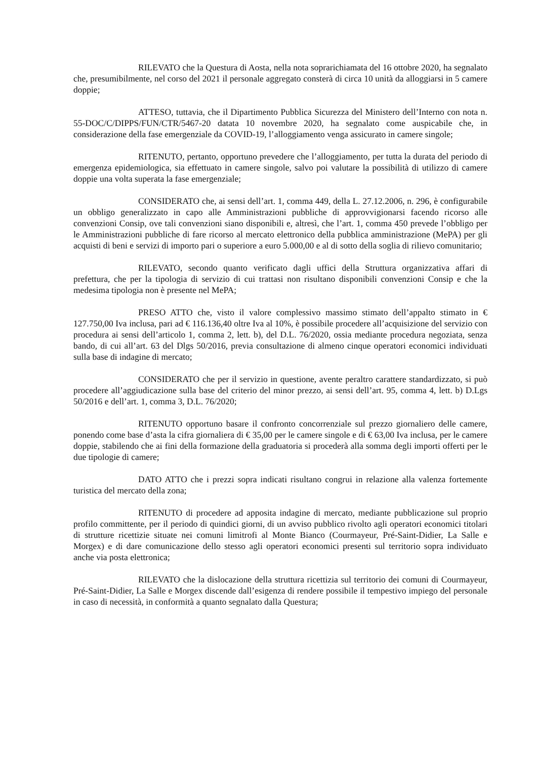RILEVATO che la Questura di Aosta, nella nota soprarichiamata del 16 ottobre 2020, ha segnalato che, presumibilmente, nel corso del 2021 il personale aggregato consterà di circa 10 unità da alloggiarsi in 5 camere doppie;
ATTESO, tuttavia, che il Dipartimento Pubblica Sicurezza del Ministero dell’Interno con nota n. 55-DOC/C/DIPPS/FUN/CTR/5467-20 datata 10 novembre 2020, ha segnalato come auspicabile che, in considerazione della fase emergenziale da COVID-19, l’alloggiamento venga assicurato in camere singole;
RITENUTO, pertanto, opportuno prevedere che l’alloggiamento, per tutta la durata del periodo di emergenza epidemiologica, sia effettuato in camere singole, salvo poi valutare la possibilità di utilizzo di camere doppie una volta superata la fase emergenziale;
CONSIDERATO che, ai sensi dell’art. 1, comma 449, della L. 27.12.2006, n. 296, è configurabile un obbligo generalizzato in capo alle Amministrazioni pubbliche di approvvigionarsi facendo ricorso alle convenzioni Consip, ove tali convenzioni siano disponibili e, altresì, che l’art. 1, comma 450 prevede l’obbligo per le Amministrazioni pubbliche di fare ricorso al mercato elettronico della pubblica amministrazione (MePA) per gli acquisti di beni e servizi di importo pari o superiore a euro 5.000,00 e al di sotto della soglia di rilievo comunitario;
RILEVATO, secondo quanto verificato dagli uffici della Struttura organizzativa affari di prefettura, che per la tipologia di servizio di cui trattasi non risultano disponibili convenzioni Consip e che la medesima tipologia non è presente nel MePA;
PRESO ATTO che, visto il valore complessivo massimo stimato dell’appalto stimato in € 127.750,00 Iva inclusa, pari ad € 116.136,40 oltre Iva al 10%, è possibile procedere all’acquisizione del servizio con procedura ai sensi dell’articolo 1, comma 2, lett. b), del D.L. 76/2020, ossia mediante procedura negoziata, senza bando, di cui all’art. 63 del Dlgs 50/2016, previa consultazione di almeno cinque operatori economici individuati sulla base di indagine di mercato;
CONSIDERATO che per il servizio in questione, avente peraltro carattere standardizzato, si può procedere all’aggiudicazione sulla base del criterio del minor prezzo, ai sensi dell’art. 95, comma 4, lett. b) D.Lgs 50/2016 e dell’art. 1, comma 3, D.L. 76/2020;
RITENUTO opportuno basare il confronto concorrenziale sul prezzo giornaliero delle camere, ponendo come base d’asta la cifra giornaliera di € 35,00 per le camere singole e di € 63,00 Iva inclusa, per le camere doppie, stabilendo che ai fini della formazione della graduatoria si procederà alla somma degli importi offerti per le due tipologie di camere;
DATO ATTO che i prezzi sopra indicati risultano congrui in relazione alla valenza fortemente turistica del mercato della zona;
RITENUTO di procedere ad apposita indagine di mercato, mediante pubblicazione sul proprio profilo committente, per il periodo di quindici giorni, di un avviso pubblico rivolto agli operatori economici titolari di strutture ricettizie situate nei comuni limitrofi al Monte Bianco (Courmayeur, Pré-Saint-Didier, La Salle e Morgex) e di dare comunicazione dello stesso agli operatori economici presenti sul territorio sopra individuato anche via posta elettronica;
RILEVATO che la dislocazione della struttura ricettizia sul territorio dei comuni di Courmayeur, Pré-Saint-Didier, La Salle e Morgex discende dall’esigenza di rendere possibile il tempestivo impiego del personale in caso di necessità, in conformità a quanto segnalato dalla Questura;